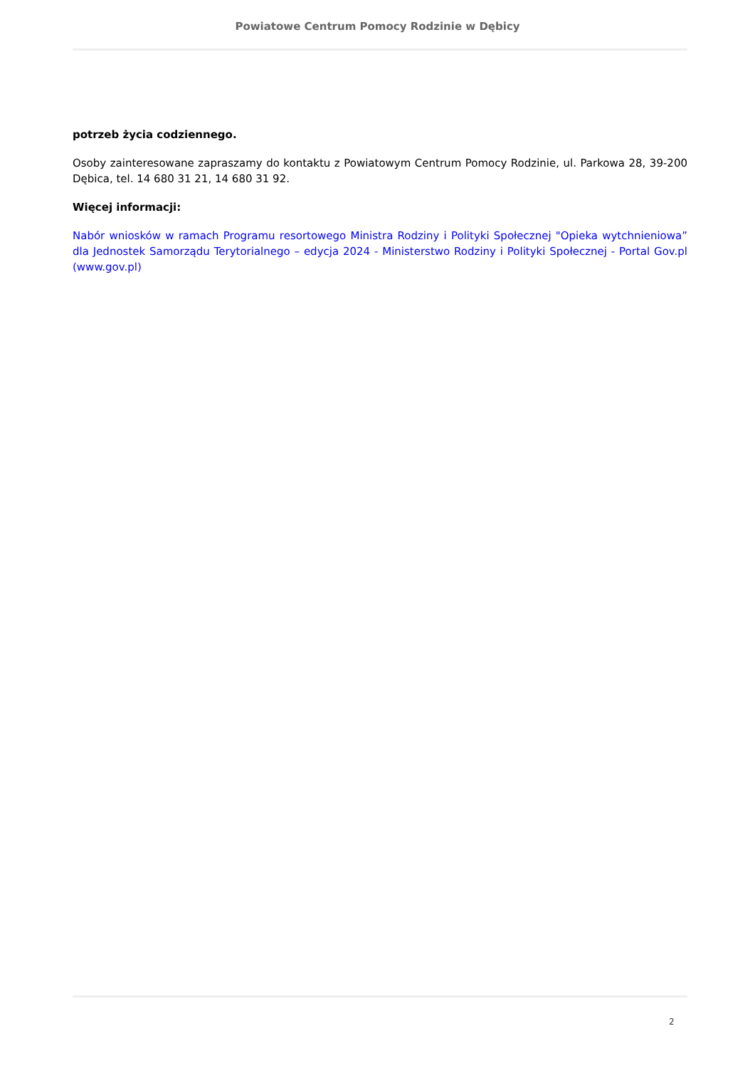Powiatowe Centrum Pomocy Rodzinie w Dębicy
potrzeb życia codziennego.
Osoby zainteresowane zapraszamy do kontaktu z Powiatowym Centrum Pomocy Rodzinie, ul. Parkowa 28, 39-200 Dębica, tel. 14 680 31 21, 14 680 31 92.
Więcej informacji:
Nabór wniosków w ramach Programu resortowego Ministra Rodziny i Polityki Społecznej "Opieka wytchnieniowa” dla Jednostek Samorządu Terytorialnego – edycja 2024 - Ministerstwo Rodziny i Polityki Społecznej - Portal Gov.pl (www.gov.pl)
2